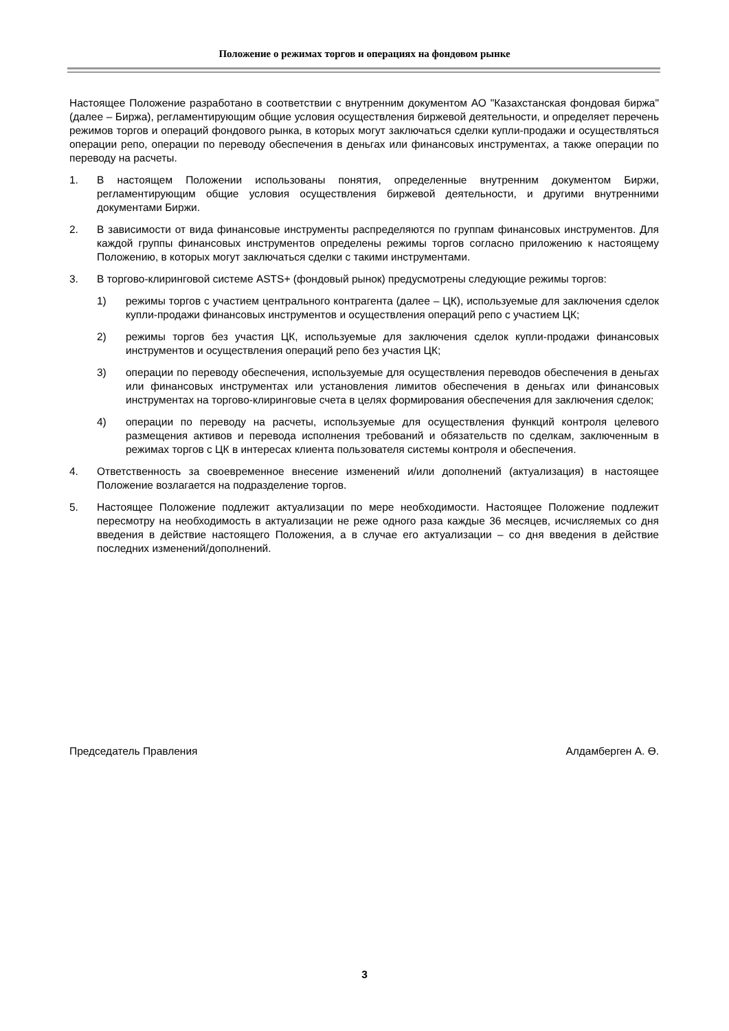Положение о режимах торгов и операциях на фондовом рынке
Настоящее Положение разработано в соответствии с внутренним документом АО "Казахстанская фондовая биржа" (далее – Биржа), регламентирующим общие условия осуществления биржевой деятельности, и определяет перечень режимов торгов и операций фондового рынка, в которых могут заключаться сделки купли-продажи и осуществляться операции репо, операции по переводу обеспечения в деньгах или финансовых инструментах, а также операции по переводу на расчеты.
1. В настоящем Положении использованы понятия, определенные внутренним документом Биржи, регламентирующим общие условия осуществления биржевой деятельности, и другими внутренними документами Биржи.
2. В зависимости от вида финансовые инструменты распределяются по группам финансовых инструментов. Для каждой группы финансовых инструментов определены режимы торгов согласно приложению к настоящему Положению, в которых могут заключаться сделки с такими инструментами.
3. В торгово-клиринговой системе ASTS+ (фондовый рынок) предусмотрены следующие режимы торгов:
1) режимы торгов с участием центрального контрагента (далее – ЦК), используемые для заключения сделок купли-продажи финансовых инструментов и осуществления операций репо с участием ЦК;
2) режимы торгов без участия ЦК, используемые для заключения сделок купли-продажи финансовых инструментов и осуществления операций репо без участия ЦК;
3) операции по переводу обеспечения, используемые для осуществления переводов обеспечения в деньгах или финансовых инструментах или установления лимитов обеспечения в деньгах или финансовых инструментах на торгово-клиринговые счета в целях формирования обеспечения для заключения сделок;
4) операции по переводу на расчеты, используемые для осуществления функций контроля целевого размещения активов и перевода исполнения требований и обязательств по сделкам, заключенным в режимах торгов с ЦК в интересах клиента пользователя системы контроля и обеспечения.
4. Ответственность за своевременное внесение изменений и/или дополнений (актуализация) в настоящее Положение возлагается на подразделение торгов.
5. Настоящее Положение подлежит актуализации по мере необходимости. Настоящее Положение подлежит пересмотру на необходимость в актуализации не реже одного раза каждые 36 месяцев, исчисляемых со дня введения в действие настоящего Положения, а в случае его актуализации – со дня введения в действие последних изменений/дополнений.
Председатель Правления Алдамберген А. Ө.
3